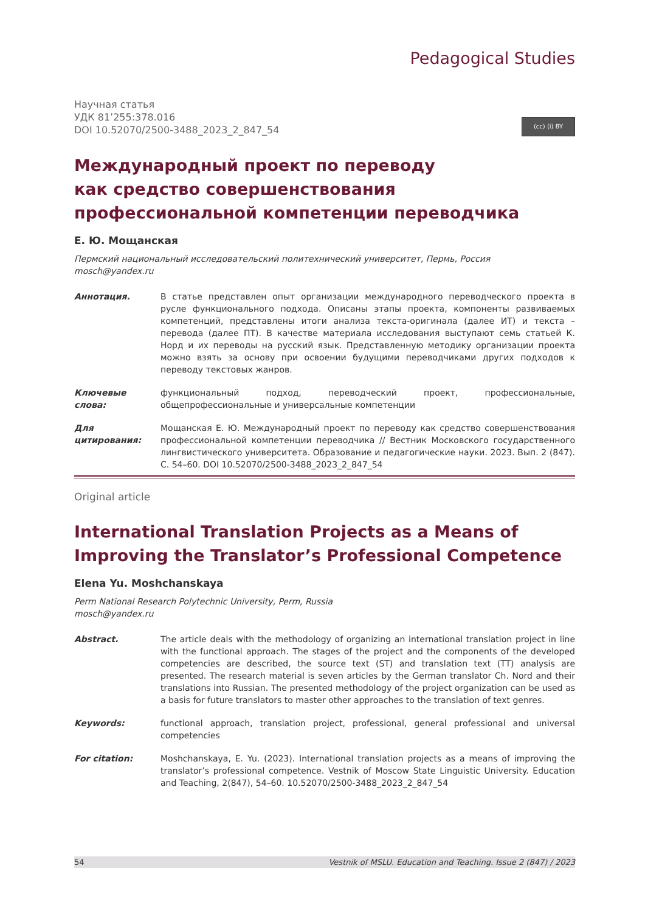Pedagogical Studies
Научная статья
УДК 81’255:378.016
DOI 10.52070/2500-3488_2023_2_847_54
(cc) (i) BY
Международный проект по переводу
как средство совершенствования профессиональной компетенции переводчика
Е. Ю. Мощанская
Пермский национальный исследовательский политехнический университет, Пермь, Россия
mosch@yandex.ru
Аннотация. В статье представлен опыт организации международного переводческого проекта в русле функционального подхода. Описаны этапы проекта, компоненты развиваемых компетенций, представлены итоги анализа текста-оригинала (далее ИТ) и текста – перевода (далее ПТ). В качестве материала исследования выступают семь статьей К. Норд и их переводы на русский язык. Представленную методику организации проекта можно взять за основу при освоении будущими переводчиками других подходов к переводу текстовых жанров.
Ключевые слова: функциональный подход, переводческий проект, профессиональные, общепрофессиональные и универсальные компетенции
Для цитирования: Мощанская Е. Ю. Международный проект по переводу как средство совершенствования профессиональной компетенции переводчика // Вестник Московского государственного лингвистического университета. Образование и педагогические науки. 2023. Вып. 2 (847). С. 54–60. DOI 10.52070/2500-3488_2023_2_847_54
Original article
International Translation Projects as a Means of Improving the Translator’s Professional Competence
Elena Yu. Moshchanskaya
Perm National Research Polytechnic University, Perm, Russia
mosch@yandex.ru
Abstract. The article deals with the methodology of organizing an international translation project in line with the functional approach. The stages of the project and the components of the developed competencies are described, the source text (ST) and translation text (TT) analysis are presented. The research material is seven articles by the German translator Ch. Nord and their translations into Russian. The presented methodology of the project organization can be used as a basis for future translators to master other approaches to the translation of text genres.
Keywords: functional approach, translation project, professional, general professional and universal competencies
For citation: Moshchanskaya, E. Yu. (2023). International translation projects as a means of improving the translator’s professional competence. Vestnik of Moscow State Linguistic University. Education and Teaching, 2(847), 54–60. 10.52070/2500-3488_2023_2_847_54
54 Vestnik of MSLU. Education and Teaching. Issue 2 (847) / 2023